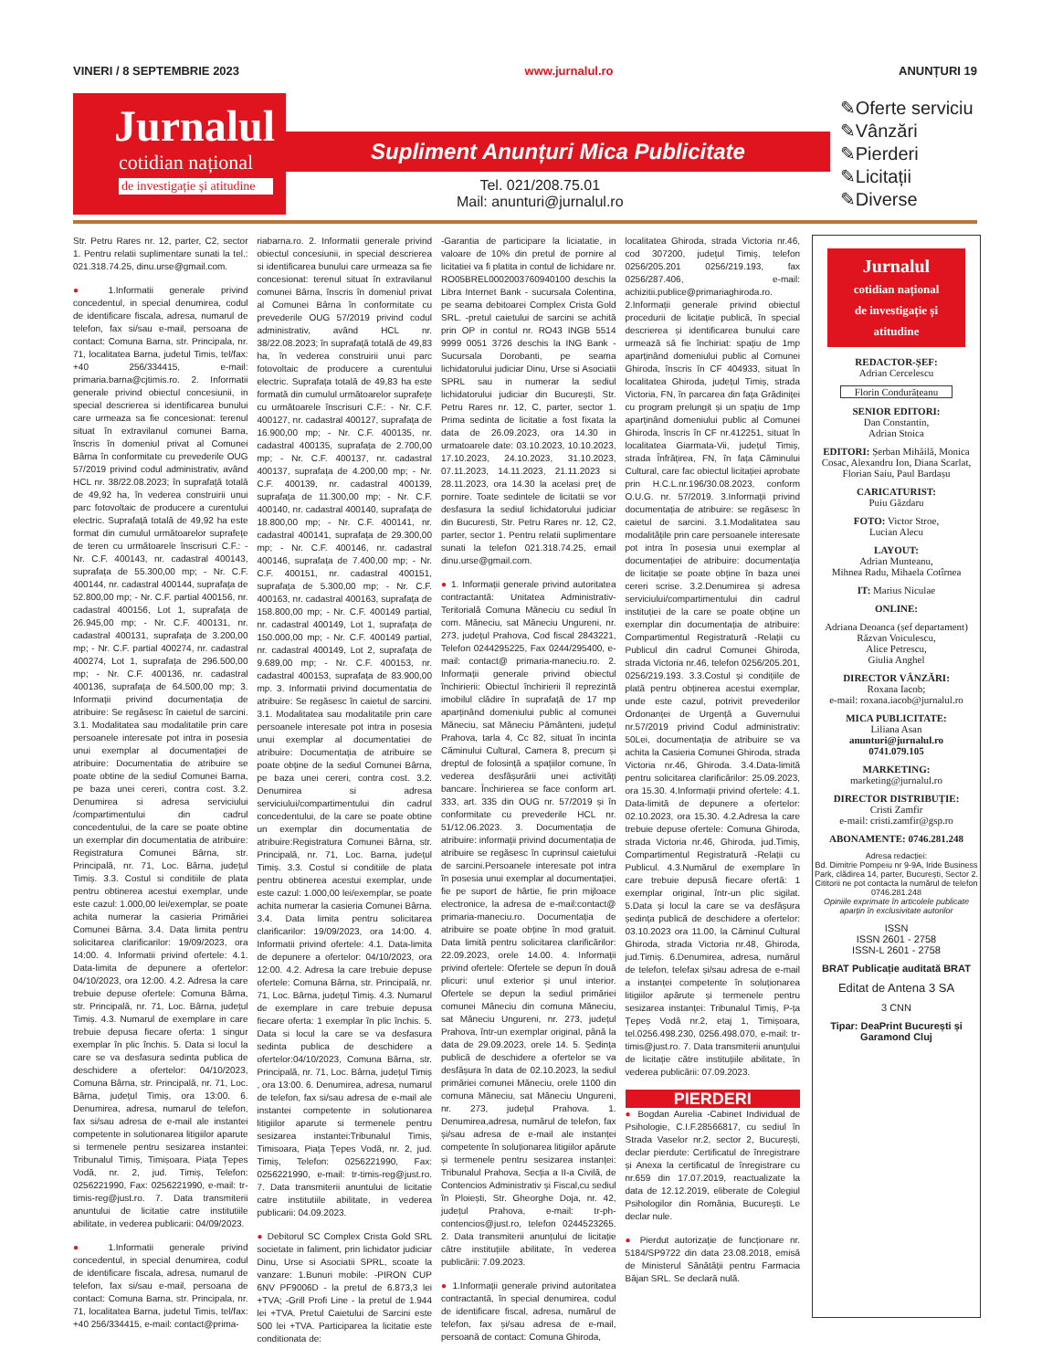VINERI / 8 SEPTEMBRIE 2023 www.jurnalul.ro ANUNȚURI 19
Jurnalul
cotidian național
de investigație și atitudine
Supliment Anunțuri Mica Publicitate
Tel. 021/208.75.01
Mail: anunturi@jurnalul.ro
✎Oferte serviciu
✎Vânzări
✎Pierderi
✎Licitații
✎Diverse
Str. Petru Rares nr. 12, parter, C2, sector 1. Pentru relatii suplimentare sunati la tel.: 021.318.74.25, dinu.urse@gmail.com.
● 1.Informatii generale privind concedentul, in special denumirea, codul de identificare fiscala, adresa, numarul de telefon, fax si/sau e-mail, persoana de contact: Comuna Barna, str. Principala, nr. 71, localitatea Barna, judetul Timis, tel/fax: +40 256/334415, e-mail: primaria.barna@cjtimis.ro. 2. Informatii generale privind obiectul concesiunii, in special descrierea si identificarea bunului care urmeaza sa fie concesionat: terenul situat în extravilanul comunei Barna, înscris în domeniul privat al Comunei Bârna în conformitate cu prevederile OUG 57/2019 privind codul administrativ, având HCL nr. 38/22.08.2023; în suprafață totală de 49,92 ha, în vederea construirii unui parc fotovoltaic de producere a curentului electric. Suprafață totală de 49,92 ha este format din cumulul următoarelor suprafețe de teren cu următoarele înscrisuri C.F.: - Nr. C.F. 400143, nr. cadastral 400143, suprafața de 55.300,00 mp; - Nr. C.F. 400144, nr. cadastral 400144, suprafața de 52.800,00 mp; - Nr. C.F. partial 400156, nr. cadastral 400156, Lot 1, suprafața de 26.945,00 mp; - Nr. C.F. 400131, nr. cadastral 400131, suprafața de 3.200,00 mp; - Nr. C.F. partial 400274, nr. cadastral 400274, Lot 1, suprafața de 296.500,00 mp; - Nr. C.F. 400136, nr. cadastral 400136, suprafața de 64.500,00 mp; 3. Informații privind documentația de atribuire: Se regăsesc în caietul de sarcini. 3.1. Modalitatea sau modalitatile prin care persoanele interesate pot intra in posesia unui exemplar al documentației de atribuire: Documentatia de atribuire se poate obtine de la sediul Comunei Barna, pe baza unei cereri, contra cost. 3.2. Denumirea si adresa serviciului /compartimentului din cadrul concedentului, de la care se poate obtine un exemplar din documentatia de atribuire: Registratura Comunei Bârna, str. Principală, nr. 71, Loc. Bârna, județul Timiș. 3.3. Costul si conditiile de plata pentru obtinerea acestui exemplar, unde este cazul: 1.000,00 lei/exemplar, se poate achita numerar la casieria Primăriei Comunei Bârna. 3.4. Data limita pentru solicitarea clarificarilor: 19/09/2023, ora 14:00. 4. Informatii privind ofertele: 4.1. Data-limita de depunere a ofertelor: 04/10/2023, ora 12:00. 4.2. Adresa la care trebuie depuse ofertele: Comuna Bârna, str. Principală, nr. 71, Loc. Bârna, județul Timiș. 4.3. Numarul de exemplare in care trebuie depusa fiecare oferta: 1 singur exemplar în plic închis. 5. Data si locul la care se va desfasura sedinta publica de deschidere a ofertelor: 04/10/2023, Comuna Bârna, str. Principală, nr. 71, Loc. Bârna, județul Timiș, ora 13:00. 6. Denumirea, adresa, numarul de telefon, fax si/sau adresa de e-mail ale instantei competente in solutionarea litigiilor aparute si termenele pentru sesizarea instantei: Tribunalul Timiș, Timișoara, Piața Țepes Vodă, nr. 2, jud. Timiș, Telefon: 0256221990, Fax: 0256221990, e-mail: tr-timis-reg@just.ro. 7. Data transmiterii anuntului de licitatie catre institutiile abilitate, in vederea publicarii: 04/09/2023.
● 1.Informatii generale privind concedentul, in special denumirea, codul de identificare fiscala, adresa, numarul de telefon, fax si/sau e-mail, persoana de contact: Comuna Barna, str. Principala, nr. 71, localitatea Barna, judetul Timis, tel/fax: +40 256/334415, e-mail: contact@prima-
riabarna.ro. 2. Informatii generale privind obiectul concesiunii, in special descrierea si identificarea bunului care urmeaza sa fie concesionat: terenul situat în extravilanul comunei Bârna, înscris în domeniul privat al Comunei Bârna în conformitate cu prevederile OUG 57/2019 privind codul administrativ, având HCL nr. 38/22.08.2023; în suprafață totală de 49,83 ha, în vederea construirii unui parc fotovoltaic de producere a curentului electric. Suprafața totală de 49,83 ha este formată din cumulul următoarelor suprafețe cu următoarele înscrisuri C.F.: - Nr. C.F. 400127, nr. cadastral 400127, suprafața de 16.900,00 mp; - Nr. C.F. 400135, nr. cadastral 400135, suprafața de 2.700,00 mp; - Nr. C.F. 400137, nr. cadastral 400137, suprafața de 4.200,00 mp; - Nr. C.F. 400139, nr. cadastral 400139, suprafața de 11.300,00 mp; - Nr. C.F. 400140, nr. cadastral 400140, suprafața de 18.800,00 mp; - Nr. C.F. 400141, nr. cadastral 400141, suprafața de 29.300,00 mp; - Nr. C.F. 400146, nr. cadastral 400146, suprafața de 7.400,00 mp; - Nr. C.F. 400151, nr. cadastral 400151, suprafața de 5.300,00 mp; - Nr. C.F. 400163, nr. cadastral 400163, suprafața de 158.800,00 mp; - Nr. C.F. 400149 partial, nr. cadastral 400149, Lot 1, suprafața de 150.000,00 mp; - Nr. C.F. 400149 partial, nr. cadastral 400149, Lot 2, suprafața de 9.689,00 mp; - Nr. C.F. 400153, nr. cadastral 400153, suprafața de 83.900,00 mp. 3. Informatii privind documentatia de atribuire: Se regăsesc în caietul de sarcini. 3.1. Modalitatea sau modalitatile prin care persoanele interesate pot intra in posesia unui exemplar al documentatiei de atribuire: Documentația de atribuire se poate obține de la sediul Comunei Bârna, pe baza unei cereri, contra cost. 3.2. Denumirea si adresa serviciului/compartimentului din cadrul concedentului, de la care se poate obtine un exemplar din documentatia de atribuire:Registratura Comunei Bârna, str. Principală, nr. 71, Loc. Barna, județul Timiș. 3.3. Costul si conditiile de plata pentru obtinerea acestui exemplar, unde este cazul: 1.000,00 lei/exemplar, se poate achita numerar la casieria Comunei Bârna. 3.4. Data limita pentru solicitarea clarificarilor: 19/09/2023, ora 14:00. 4. Informatii privind ofertele: 4.1. Data-limita de depunere a ofertelor: 04/10/2023, ora 12:00. 4.2. Adresa la care trebuie depuse ofertele: Comuna Bârna, str. Principală, nr. 71, Loc. Bârna, județul Timiș. 4.3. Numarul de exemplare in care trebuie depusa fiecare oferta: 1 exemplar în plic închis. 5. Data si locul la care se va desfasura sedinta publica de deschidere a ofertelor:04/10/2023, Comuna Bârna, str. Principală, nr. 71, Loc. Bârna, județul Timiș , ora 13:00. 6. Denumirea, adresa, numarul de telefon, fax si/sau adresa de e-mail ale instantei competente in solutionarea litigiilor aparute si termenele pentru sesizarea instantei:Tribunalul Timis, Timisoara, Piața Țepes Vodă, nr. 2, jud. Timiș, Telefon: 0256221990, Fax: 0256221990, e-mail: tr-timis-reg@just.ro. 7. Data transmiterii anuntului de licitatie catre institutiile abilitate, in vederea publicarii: 04.09.2023.
● Debitorul SC Complex Crista Gold SRL societate in faliment, prin lichidator judiciar Dinu, Urse si Asociatii SPRL, scoate la vanzare: 1.Bunuri mobile: -PIRON CUP 6NV PF9006D - la pretul de 6.873,3 lei +TVA; -Grill Profi Line - la pretul de 1.944 lei +TVA. Pretul Caietului de Sarcini este 500 lei +TVA. Participarea la licitatie este conditionata de:
-Garantia de participare la liciatatie, in valoare de 10% din pretul de pornire al licitatiei va fi platita in contul de lichidare nr. RO05BREL0002003760940100 deschis la Libra Internet Bank - sucursala Colentina, pe seama debitoarei Complex Crista Gold SRL. -pretul caietului de sarcini se achită prin OP in contul nr. RO43 INGB 5514 9999 0051 3726 deschis la ING Bank - Sucursala Dorobanti, pe seama lichidatorului judiciar Dinu, Urse si Asociatii SPRL sau in numerar la sediul lichidatorului judiciar din București, Str. Petru Rares nr. 12, C, parter, sector 1. Prima sedinta de licitatie a fost fixata la data de 26.09.2023, ora 14.30 in urmatoarele date: 03.10.2023, 10.10.2023, 17.10.2023, 24.10.2023, 31.10.2023, 07.11.2023, 14.11.2023, 21.11.2023 si 28.11.2023, ora 14.30 la acelasi preț de pornire. Toate sedintele de licitatii se vor desfasura la sediul lichidatorului judiciar din Bucuresti, Str. Petru Rares nr. 12, C2, parter, sector 1. Pentru relatii suplimentare sunati la telefon 021.318.74.25, email dinu.urse@gmail.com.
● 1. Informații generale privind autoritatea contractantă: Unitatea Administrativ-Teritorială Comuna Măneciu cu sediul în com. Măneciu, sat Măneciu Ungureni, nr. 273, județul Prahova, Cod fiscal 2843221, Telefon 0244295225, Fax 0244/295400, e-mail: contact@ primaria-maneciu.ro. 2. Informații generale privind obiectul închirierii: Obiectul închirierii îl reprezintă imobilul clădire în suprafață de 17 mp aparținând domeniului public al comunei Măneciu, sat Măneciu Pământeni, județul Prahova, tarla 4, Cc 82, situat în incinta Căminului Cultural, Camera 8, precum și dreptul de folosință a spațiilor comune, în vederea desfășurării unei activități bancare. Închirierea se face conform art. 333, art. 335 din OUG nr. 57/2019 și în conformitate cu prevederile HCL nr. 51/12.06.2023. 3. Documentația de atribuire: informații privind documentația de atribuire se regăsesc în cuprinsul caietului de sarcini.Persoanele interesate pot intra în posesia unui exemplar al documentației, fie pe suport de hârtie, fie prin mijloace electronice, la adresa de e-mail:contact@ primaria-maneciu.ro. Documentația de atribuire se poate obține în mod gratuit. Data limită pentru solicitarea clarificărilor: 22.09.2023, orele 14.00. 4. Informații privind ofertele: Ofertele se depun în două plicuri: unul exterior și unul interior. Ofertele se depun la sediul primăriei comunei Măneciu din comuna Măneciu, sat Măneciu Ungureni, nr. 273, județul Prahova, într-un exemplar original, până la data de 29.09.2023, orele 14. 5. Ședința publică de deschidere a ofertelor se va desfășura în data de 02.10.2023, la sediul primăriei comunei Măneciu, orele 1100 din comuna Măneciu, sat Măneciu Ungureni, nr. 273, județul Prahova. 1. Denumirea,adresa, numărul de telefon, fax și/sau adresa de e-mail ale instanței competente în soluționarea litigiilor apărute și termenele pentru sesizarea instanței: Tribunalul Prahova, Secția a II-a Civilă, de Contencios Administrativ și Fiscal,cu sediul în Ploiești, Str. Gheorghe Doja, nr. 42, județul Prahova, e-mail: tr-ph-contencios@just.ro, telefon 0244523265. 2. Data transmiterii anunțului de licitație către instituțiile abilitate, în vederea publicării: 7.09.2023.
● 1.Informații generale privind autoritatea contractantă, în special denumirea, codul de identificare fiscal, adresa, numărul de telefon, fax și/sau adresa de e-mail, persoană de contact: Comuna Ghiroda,
localitatea Ghiroda, strada Victoria nr.46, cod 307200, județul Timiș, telefon 0256/205.201 0256/219.193, fax 0256/287.406, e-mail: achizitii.publice@primariaghiroda.ro. 2.Informații generale privind obiectul procedurii de licitație publică, în special descrierea și identificarea bunului care urmează să fie închiriat: spațiu de 1mp aparținând domeniului public al Comunei Ghiroda, înscris în CF 404933, situat în localitatea Ghiroda, județul Timiș, strada Victoria, FN, în parcarea din fața Grădiniței cu program prelungit și un spațiu de 1mp aparținând domeniului public al Comunei Ghiroda, înscris în CF nr.412251, situat în localitatea Giarmata-Vii, județul Timiș, strada Înfrățirea, FN, în fața Căminului Cultural, care fac obiectul licitației aprobate prin H.C.L.nr.196/30.08.2023, conform O.U.G. nr. 57/2019. 3.Informații privind documentația de atribuire: se regăsesc în caietul de sarcini. 3.1.Modalitatea sau modalitățile prin care persoanele interesate pot intra în posesia unui exemplar al documentației de atribuire: documentația de licitație se poate obține în baza unei cereri scrise. 3.2.Denumirea și adresa serviciului/compartimentului din cadrul instituției de la care se poate obține un exemplar din documentația de atribuire: Compartimentul Registratură -Relații cu Publicul din cadrul Comunei Ghiroda, strada Victoria nr.46, telefon 0256/205.201, 0256/219.193. 3.3.Costul și condițiile de plată pentru obținerea acestui exemplar, unde este cazul, potrivit prevederilor Ordonanței de Urgență a Guvernului nr.57/2019 privind Codul administrativ: 50Lei, documentația de atribuire se va achita la Casieria Comunei Ghiroda, strada Victoria nr.46, Ghiroda. 3.4.Data-limită pentru solicitarea clarificărilor: 25.09.2023, ora 15.30. 4.Informații privind ofertele: 4.1. Data-limită de depunere a ofertelor: 02.10.2023, ora 15.30. 4.2.Adresa la care trebuie depuse ofertele: Comuna Ghiroda, strada Victoria nr.46, Ghiroda, jud.Timiș, Compartimentul Registratură -Relații cu Publicul. 4.3.Numărul de exemplare în care trebuie depusă fiecare ofertă: 1 exemplar original, într-un plic sigilat. 5.Data și locul la care se va desfășura ședința publică de deschidere a ofertelor: 03.10.2023 ora 11.00, la Căminul Cultural Ghiroda, strada Victoria nr.48, Ghiroda, jud.Timiș. 6.Denumirea, adresa, numărul de telefon, telefax și/sau adresa de e-mail a instanței competente în soluționarea litigiilor apărute și termenele pentru sesizarea instanței: Tribunalul Timiș, P-ța Țepeș Vodă nr.2, etaj 1, Timișoara, tel.0256.498.230, 0256.498.070, e-mail: tr-timis@just.ro. 7. Data transmiterii anunțului de licitație către instituțiile abilitate, în vederea publicării: 07.09.2023.
PIERDERI
● Bogdan Aurelia -Cabinet Individual de Psihologie, C.I.F.28566817, cu sediul în Strada Vaselor nr.2, sector 2, București, declar pierdute: Certificatul de înregistrare și Anexa la certificatul de înregistrare cu nr.659 din 17.07.2019, reactualizate la data de 12.12.2019, eliberate de Colegiul Psihologilor din România, București. Le declar nule.
● Pierdut autorizație de funcționare nr. 5184/SP9722 din data 23.08.2018, emisă de Ministerul Sănătății pentru Farmacia Băjan SRL. Se declară nulă.
Jurnalul
cotidian național
de investigație și atitudine
REDACTOR-ȘEF:
Adrian Cercelescu
Florin Condurățeanu
SENIOR EDITORI:
Dan Constantin,
Adrian Stoica
EDITORI: Șerban Mihăilă, Monica Cosac, Alexandru Ion, Diana Scarlat, Florian Saiu, Paul Bardașu
CARICATURIST:
Puiu Găzdaru
FOTO: Victor Stroe,
Lucian Alecu
LAYOUT:
Adrian Munteanu,
Mihnea Radu, Mihaela Cotîrnea
IT: Marius Niculae
ONLINE:
Adriana Deoanca (șef departament)
Răzvan Voiculescu,
Alice Petrescu,
Giulia Anghel
DIRECTOR VÂNZĂRI:
Roxana Iacob;
e-mail: roxana.iacob@jurnalul.ro
MICA PUBLICITATE:
Liliana Asan
anunturi@jurnalul.ro
0741.079.105
MARKETING:
marketing@jurnalul.ro
DIRECTOR DISTRIBUȚIE:
Cristi Zamfir
e-mail: cristi.zamfir@gsp.ro
ABONAMENTE: 0746.281.248
Adresa redacției:
Bd. Dimitrie Pompeiu nr 9-9A, Iride Business Park, clădirea 14, parter, București, Sector 2.
Cititorii ne pot contacta la numărul de telefon
0746.281.248
Opiniile exprimate în articolele publicate aparțin în exclusivitate autorilor
ISSN
ISSN 2601 - 2758
ISSN-L 2601 - 2758
BRAT Publicație auditată BRAT
Editat de Antena 3 SA
3 CNN
Tipar: DeaPrint București și Garamond Cluj